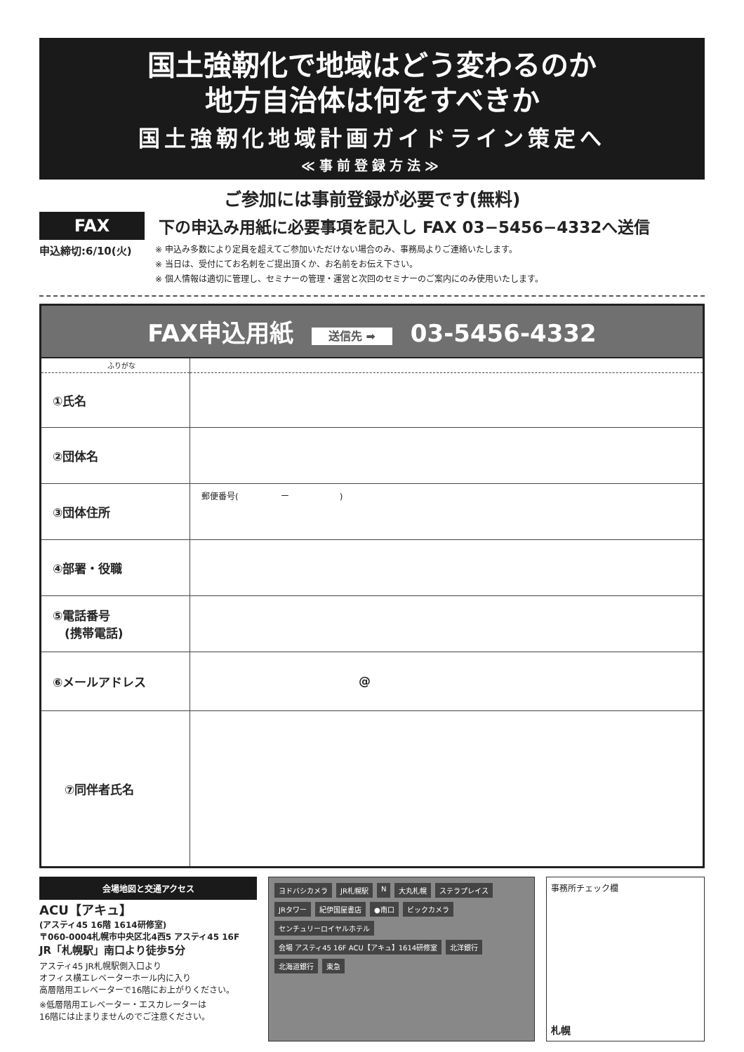国土強靭化で地域はどう変わるのか
地方自治体は何をすべきか
国土強靭化地域計画ガイドライン策定へ
≪事前登録方法≫
ご参加には事前登録が必要です(無料)
FAX
下の申込み用紙に必要事項を記入し FAX 03−5456−4332へ送信
申込締切:6/10(火)
※ 申込み多数により定員を超えてご参加いただけない場合のみ、事務局よりご連絡いたします。
※ 当日は、受付にてお名刺をご提出頂くか、お名前をお伝え下さい。
※ 個人情報は適切に管理し、セミナーの管理・運営と次回のセミナーのご案内にのみ使用いたします。
FAX申込用紙 送信先 ➡ 03-5456-4332
| ふりがな | |
| ①氏名 | |
| ②団体名 | |
| ③団体住所 | 郵便番号( ー ) |
| ④部署・役職 | |
| ⑤電話番号 (携帯電話) | |
| ⑥メールアドレス | @ |
| ⑦同伴者氏名 | |
会場地図と交通アクセス
ACU【アキュ】
(アスティ45 16階 1614研修室)
〒060-0004札幌市中央区北4西5 アスティ45 16F
JR「札幌駅」南口より徒歩5分
アスティ45 JR札幌駅側入口より
オフィス横エレベーターホール内に入り
高層階用エレベーターで16階にお上がりください。
※低層階用エレベーター・エスカレーターは
16階には止まりませんのでご注意ください。
ヨドバシカメラ JR札幌駅 N 大丸札幌 ステラプレイス JRタワー 紀伊国屋書店 ●南口 ビックカメラ センチュリーロイヤルホテル 会場 アスティ45 16F ACU【アキュ】1614研修室 北洋銀行 北海道銀行 東急
事務所チェック欄
札幌